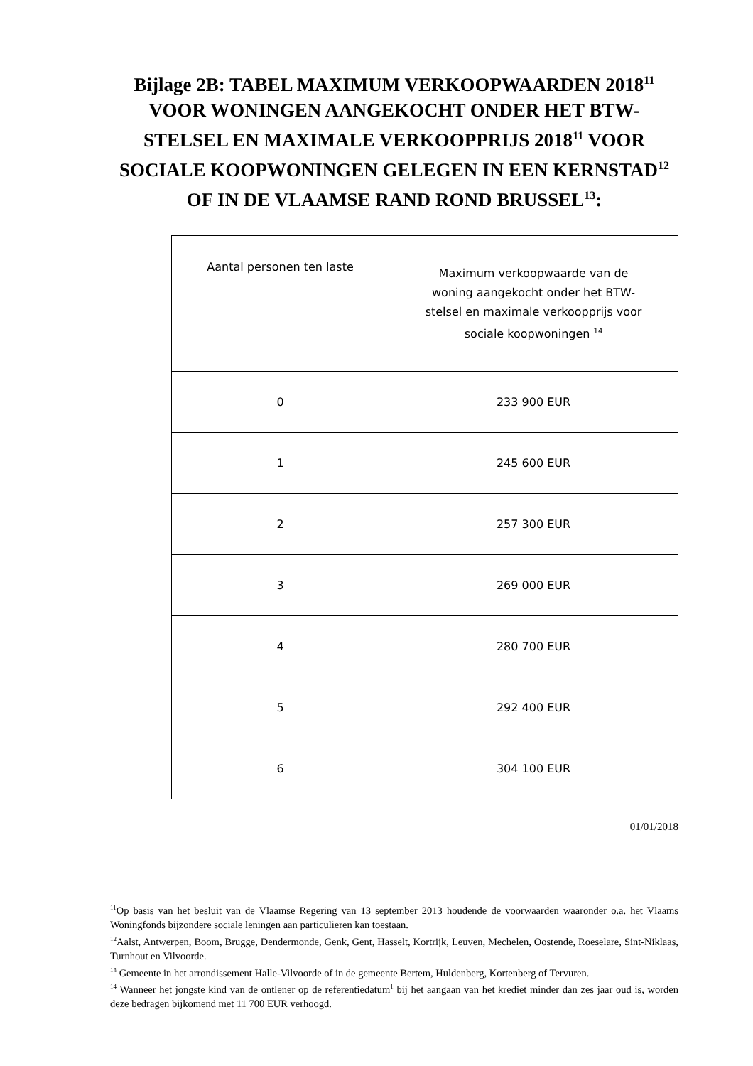Bijlage 2B: TABEL MAXIMUM VERKOOPWAARDEN 2018<sup>11</sup> VOOR WONINGEN AANGEKOCHT ONDER HET BTW-STELSEL EN MAXIMALE VERKOOPPRIJS 2018<sup>11</sup> VOOR SOCIALE KOOPWONINGEN GELEGEN IN EEN KERNSTAD<sup>12</sup> OF IN DE VLAAMSE RAND ROND BRUSSEL<sup>13</sup>:
| Aantal personen ten laste | Maximum verkoopwaarde van de woning aangekocht onder het BTW-stelsel en maximale verkoopprijs voor sociale koopwoningen <sup>14</sup> |
| 0 | 233 900 EUR |
| 1 | 245 600 EUR |
| 2 | 257 300 EUR |
| 3 | 269 000 EUR |
| 4 | 280 700 EUR |
| 5 | 292 400 EUR |
| 6 | 304 100 EUR |
01/01/2018
<sup>11</sup> Op basis van het besluit van de Vlaamse Regering van 13 september 2013 houdende de voorwaarden waaronder o.a. het Vlaams Woningfonds bijzondere sociale leningen aan particulieren kan toestaan.
<sup>12</sup> Aalst, Antwerpen, Boom, Brugge, Dendermonde, Genk, Gent, Hasselt, Kortrijk, Leuven, Mechelen, Oostende, Roeselare, Sint-Niklaas, Turnhout en Vilvoorde.
<sup>13</sup> Gemeente in het arrondissement Halle-Vilvoorde of in de gemeente Bertem, Huldenberg, Kortenberg of Tervuren.
<sup>14</sup> Wanneer het jongste kind van de ontlener op de referentiedatum<sup>1</sup> bij het aangaan van het krediet minder dan zes jaar oud is, worden deze bedragen bijkomend met 11 700 EUR verhoogd.